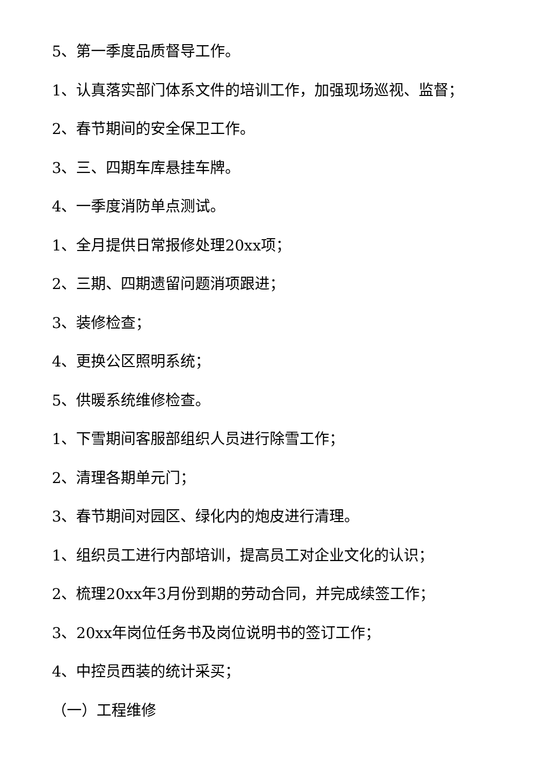5、第一季度品质督导工作。
1、认真落实部门体系文件的培训工作，加强现场巡视、监督；
2、春节期间的安全保卫工作。
3、三、四期车库悬挂车牌。
4、一季度消防单点测试。
1、全月提供日常报修处理20xx项；
2、三期、四期遗留问题消项跟进；
3、装修检查；
4、更换公区照明系统；
5、供暖系统维修检查。
1、下雪期间客服部组织人员进行除雪工作；
2、清理各期单元门；
3、春节期间对园区、绿化内的炮皮进行清理。
1、组织员工进行内部培训，提高员工对企业文化的认识；
2、梳理20xx年3月份到期的劳动合同，并完成续签工作；
3、20xx年岗位任务书及岗位说明书的签订工作；
4、中控员西装的统计采买；
（一）工程维修